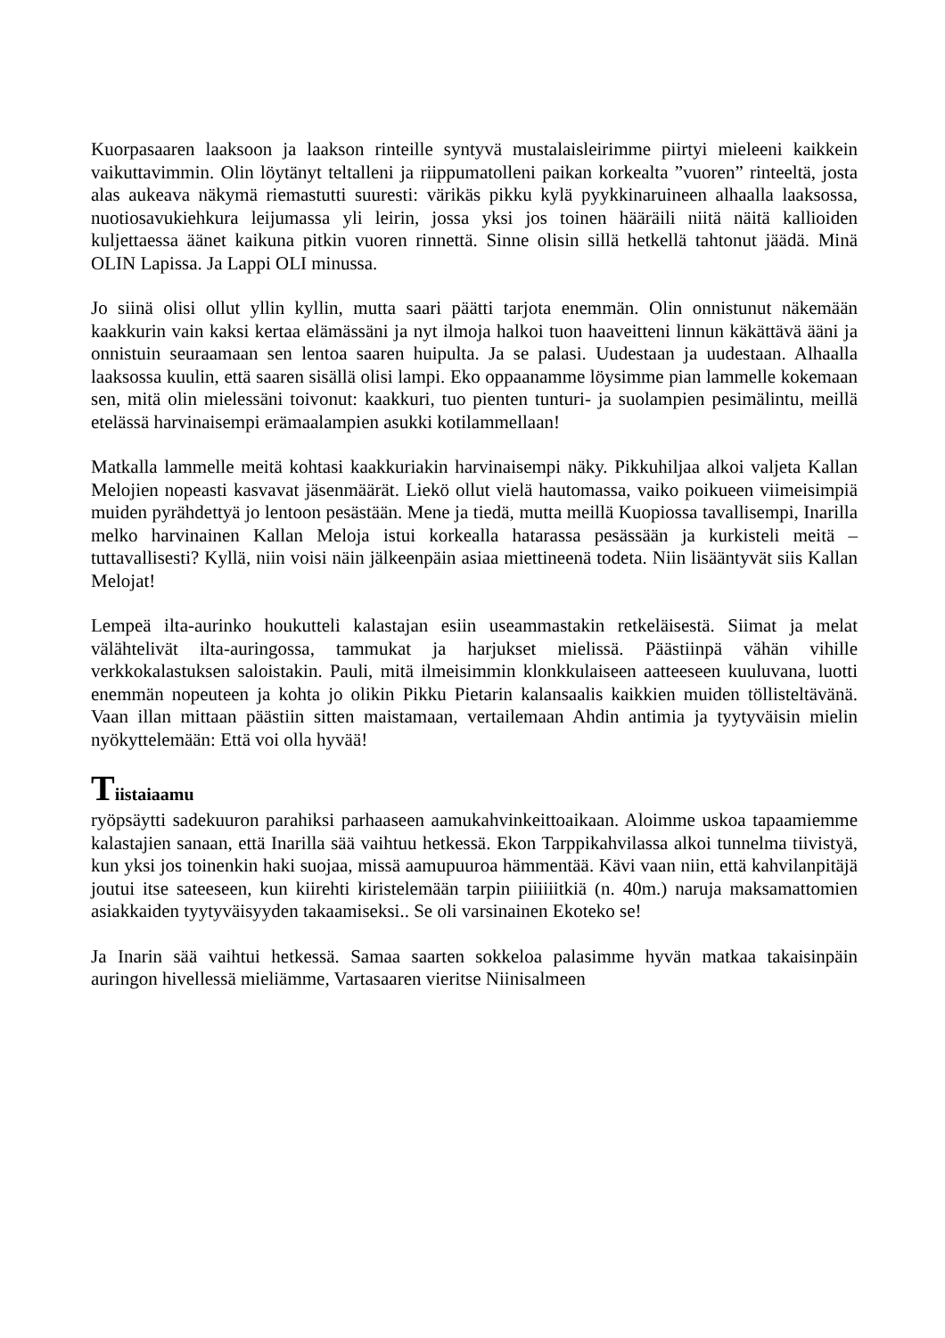Kuorpasaaren laaksoon ja laakson rinteille syntyvä mustalaisleirimme piirtyi mieleeni kaikkein vaikuttavimmin. Olin löytänyt teltalleni ja riippumatolleni paikan korkealta ”vuoren” rinteeltä, josta alas aukeava näkymä riemastutti suuresti: värikäs pikku kylä pyykkinaruineen alhaalla laaksossa, nuotiosavukiehkura leijumassa yli leirin, jossa yksi jos toinen hääräili niitä näitä kallioiden kuljettaessa äänet kaikuna pitkin vuoren rinnettä. Sinne olisin sillä hetkellä tahtonut jäädä. Minä OLIN Lapissa. Ja Lappi OLI minussa.
Jo siinä olisi ollut yllin kyllin, mutta saari päätti tarjota enemmän. Olin onnistunut näkemään kaakkurin vain kaksi kertaa elämässäni ja nyt ilmoja halkoi tuon haaveitteni linnun käkättävä ääni ja onnistuin seuraamaan sen lentoa saaren huipulta. Ja se palasi. Uudestaan ja uudestaan. Alhaalla laaksossa kuulin, että saaren sisällä olisi lampi. Eko oppaanamme löysimme pian lammelle kokemaan sen, mitä olin mielessäni toivonut: kaakkuri, tuo pienten tunturi- ja suolampien pesimälintu, meillä etelässä harvinaisempi erämaalampien asukki kotilammellaan!
Matkalla lammelle meitä kohtasi kaakkuriakin harvinaisempi näky. Pikkuhiljaa alkoi valjeta Kallan Melojien nopeasti kasvavat jäsenmäärät. Liekö ollut vielä hautomassa, vaiko poikueen viimeisimpiä muiden pyrähdettyä jo lentoon pesästään. Mene ja tiedä, mutta meillä Kuopiossa tavallisempi, Inarilla melko harvinainen Kallan Meloja istui korkealla hatarassa pesässään ja kurkisteli meitä – tuttavallisesti? Kyllä, niin voisi näin jälkeenpäin asiaa miettineenä todeta. Niin lisääntyvät siis Kallan Melojat!
Lempeä ilta-aurinko houkutteli kalastajan esiin useammastakin retkeläisestä. Siimat ja melat välähtelivät ilta-auringossa, tammukat ja harjukset mielissä. Päästiinpä vähän vihille verkkokalastuksen saloistakin. Pauli, mitä ilmeisimmin klonkkulaiseen aatteeseen kuuluvana, luotti enemmän nopeuteen ja kohta jo olikin Pikku Pietarin kalansaalis kaikkien muiden töllisteltävänä. Vaan illan mittaan päästiin sitten maistamaan, vertailemaan Ahdin antimia ja tyytyväisin mielin nyökyttelemään: Että voi olla hyvää!
Tiistaiaamu
ryöpsäytti sadekuuron parahiksi parhaaseen aamukahvinkeittoaikaan. Aloimme uskoa tapaamiemme kalastajien sanaan, että Inarilla sää vaihtuu hetkessä. Ekon Tarppikahvilassa alkoi tunnelma tiivistyä, kun yksi jos toinenkin haki suojaa, missä aamupuuroa hämmentää. Kävi vaan niin, että kahvilanpitäjä joutui itse sateeseen, kun kiirehti kiristelemään tarpin piiiiiitkiä (n. 40m.) naruja maksamattomien asiakkaiden tyytyväisyyden takaamiseksi.. Se oli varsinainen Ekoteko se!
Ja Inarin sää vaihtui hetkessä. Samaa saarten sokkeloa palasimme hyvän matkaa takaisinpäin auringon hivellessä mieliämme, Vartasaaren vieritse Niinisalmeen